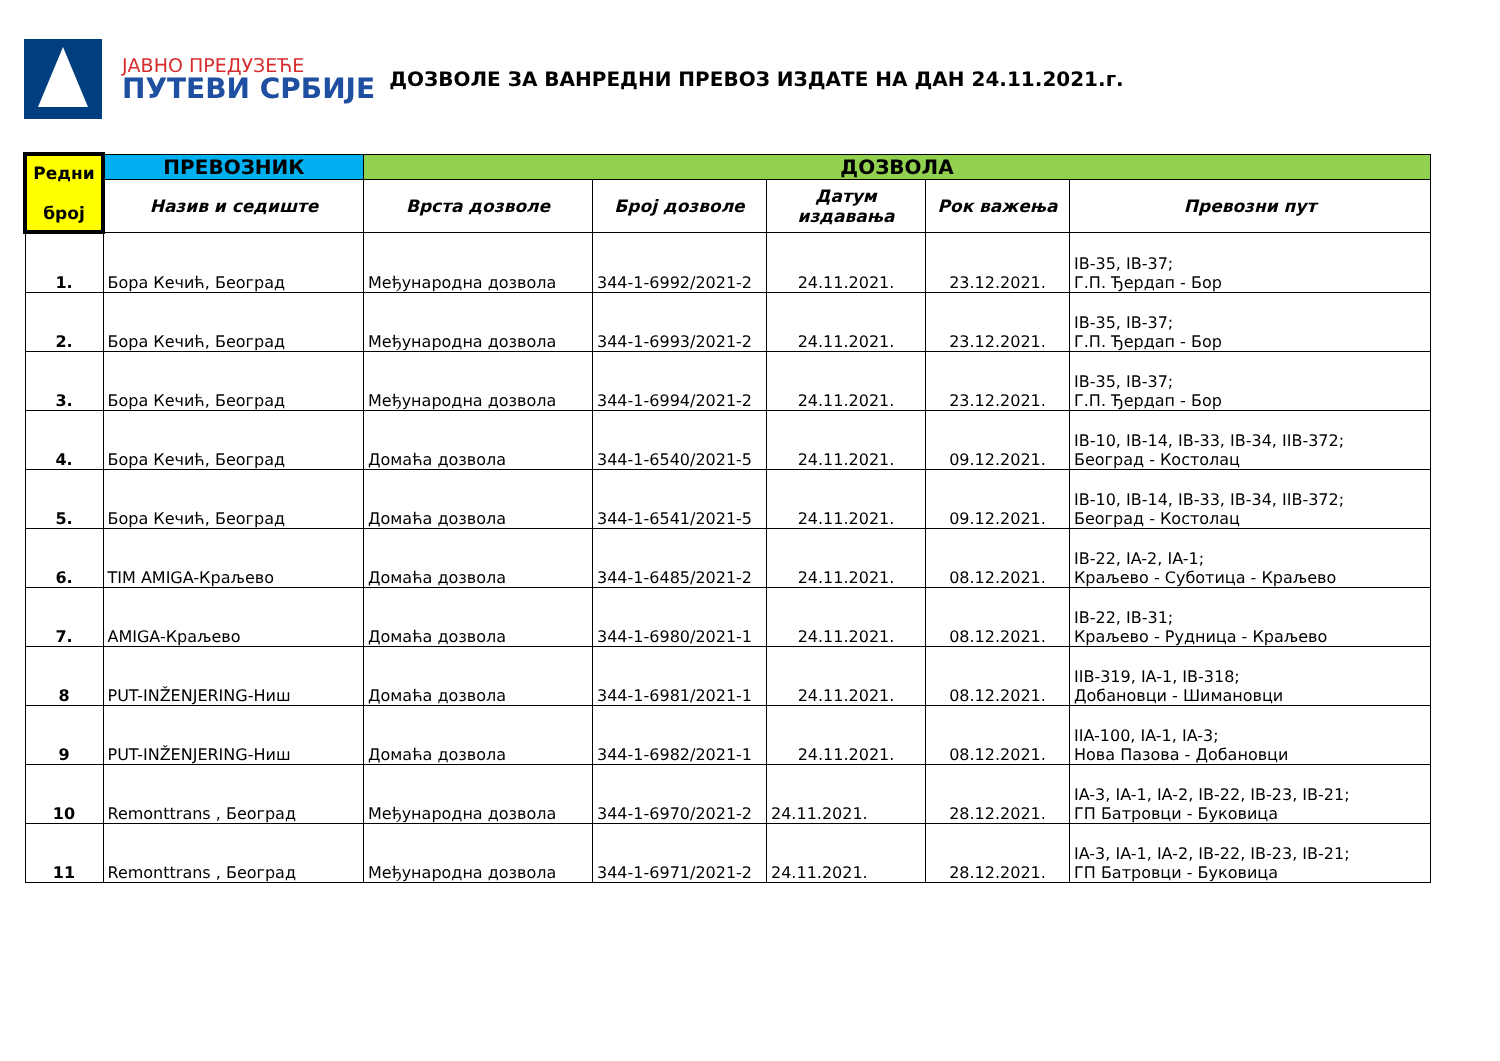ЈАВНО ПРЕДУЗЕЋЕ
ПУТЕВИ СРБИЈЕ
ДОЗВОЛЕ ЗА ВАНРЕДНИ ПРЕВОЗ ИЗДАТЕ НА ДАН 24.11.2021.г.
| Редни број | ПРЕВОЗНИК | ДОЗВОЛА | | | | |
| --- | --- | --- | --- | --- | --- | --- |
| | Назив и седиште | Врста дозволе | Број дозволе | Датум издавања | Рок важења | Превозни пут |
| 1. | Бора Кечић, Београд | Међународна дозвола | 344-1-6992/2021-2 | 24.11.2021. | 23.12.2021. | IB-35, IB-37; Г.П. Ђердап - Бор |
| 2. | Бора Кечић, Београд | Међународна дозвола | 344-1-6993/2021-2 | 24.11.2021. | 23.12.2021. | IB-35, IB-37; Г.П. Ђердап - Бор |
| 3. | Бора Кечић, Београд | Међународна дозвола | 344-1-6994/2021-2 | 24.11.2021. | 23.12.2021. | IB-35, IB-37; Г.П. Ђердап - Бор |
| 4. | Бора Кечић, Београд | Домаћа дозвола | 344-1-6540/2021-5 | 24.11.2021. | 09.12.2021. | IB-10, IB-14, IB-33, IB-34, IIB-372; Београд - Костолац |
| 5. | Бора Кечић, Београд | Домаћа дозвола | 344-1-6541/2021-5 | 24.11.2021. | 09.12.2021. | IB-10, IB-14, IB-33, IB-34, IIB-372; Београд - Костолац |
| 6. | TIM AMIGA-Краљево | Домаћа дозвола | 344-1-6485/2021-2 | 24.11.2021. | 08.12.2021. | IB-22, IA-2, IA-1; Краљево - Суботица - Краљево |
| 7. | AMIGA-Краљево | Домаћа дозвола | 344-1-6980/2021-1 | 24.11.2021. | 08.12.2021. | IB-22, IB-31; Краљево - Рудница - Краљево |
| 8 | PUT-INŽENJERING-Ниш | Домаћа дозвола | 344-1-6981/2021-1 | 24.11.2021. | 08.12.2021. | IIB-319, IA-1, IB-318; Добановци - Шимановци |
| 9 | PUT-INŽENJERING-Ниш | Домаћа дозвола | 344-1-6982/2021-1 | 24.11.2021. | 08.12.2021. | IIA-100, IA-1, IA-3; Нова Пазова - Добановци |
| 10 | Remonttrans , Београд | Међународна дозвола | 344-1-6970/2021-2 | 24.11.2021. | 28.12.2021. | IA-3, IA-1, IA-2, IB-22, IB-23, IB-21; ГП Батровци - Буковица |
| 11 | Remonttrans , Београд | Међународна дозвола | 344-1-6971/2021-2 | 24.11.2021. | 28.12.2021. | IA-3, IA-1, IA-2, IB-22, IB-23, IB-21; ГП Батровци - Буковица |